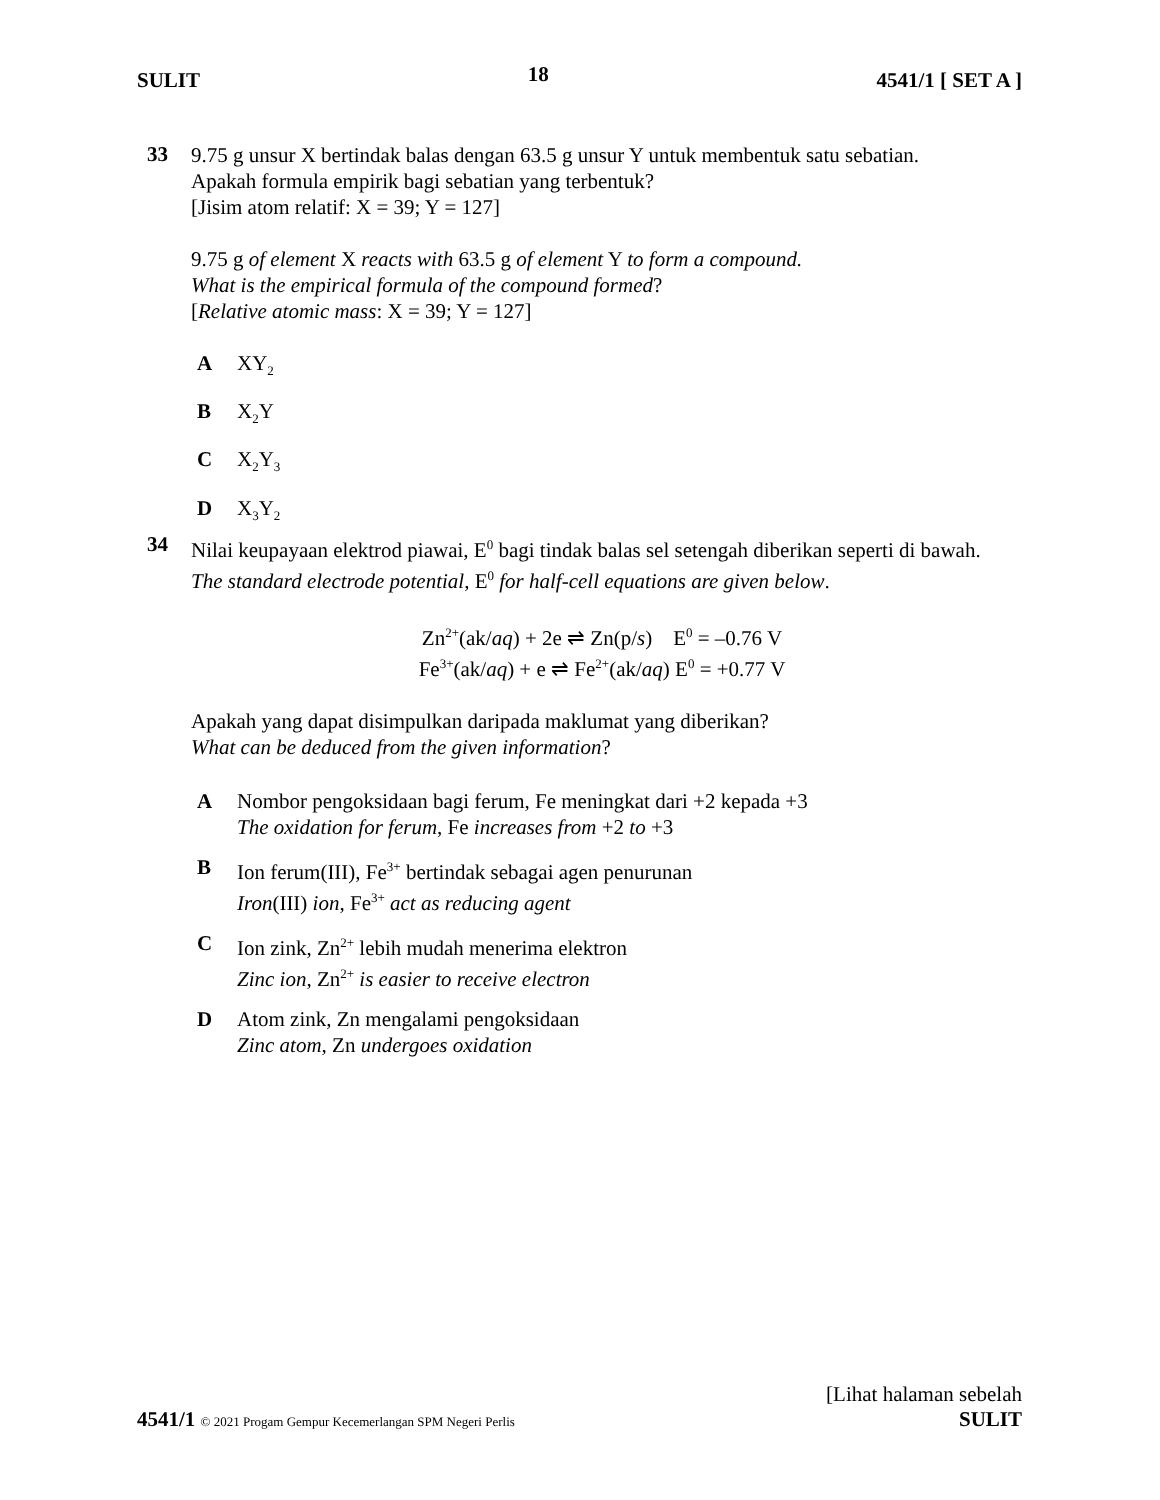SULIT 18 4541/1 [ SET A ]
33
9.75 g unsur X bertindak balas dengan 63.5 g unsur Y untuk membentuk satu sebatian.
Apakah formula empirik bagi sebatian yang terbentuk?
[Jisim atom relatif: X = 39; Y = 127]
9.75 g of element X reacts with 63.5 g of element Y to form a compound.
What is the empirical formula of the compound formed?
[Relative atomic mass: X = 39; Y = 127]
A XY<sub>2</sub>
B X<sub>2</sub>Y
C X<sub>2</sub>Y<sub>3</sub>
D X<sub>3</sub>Y<sub>2</sub>
34
Nilai keupayaan elektrod piawai, E<sup>0</sup> bagi tindak balas sel setengah diberikan seperti di bawah.
The standard electrode potential, E<sup>0</sup> for half-cell equations are given below.
Zn<sup>2+</sup>(ak/aq) + 2e ⇌ Zn(p/s) E<sup>0</sup> = –0.76 V
Fe<sup>3+</sup>(ak/aq) + e ⇌ Fe<sup>2+</sup>(ak/aq) E<sup>0</sup> = +0.77 V
Apakah yang dapat disimpulkan daripada maklumat yang diberikan?
What can be deduced from the given information?
A Nombor pengoksidaan bagi ferum, Fe meningkat dari +2 kepada +3
The oxidation for ferum, Fe increases from +2 to +3
B Ion ferum(III), Fe<sup>3+</sup> bertindak sebagai agen penurunan
Iron(III) ion, Fe<sup>3+</sup> act as reducing agent
C Ion zink, Zn<sup>2+</sup> lebih mudah menerima elektron
Zinc ion, Zn<sup>2+</sup> is easier to receive electron
D Atom zink, Zn mengalami pengoksidaan
Zinc atom, Zn undergoes oxidation
[Lihat halaman sebelah
4541/1 © 2021 Progam Gempur Kecemerlangan SPM Negeri Perlis SULIT